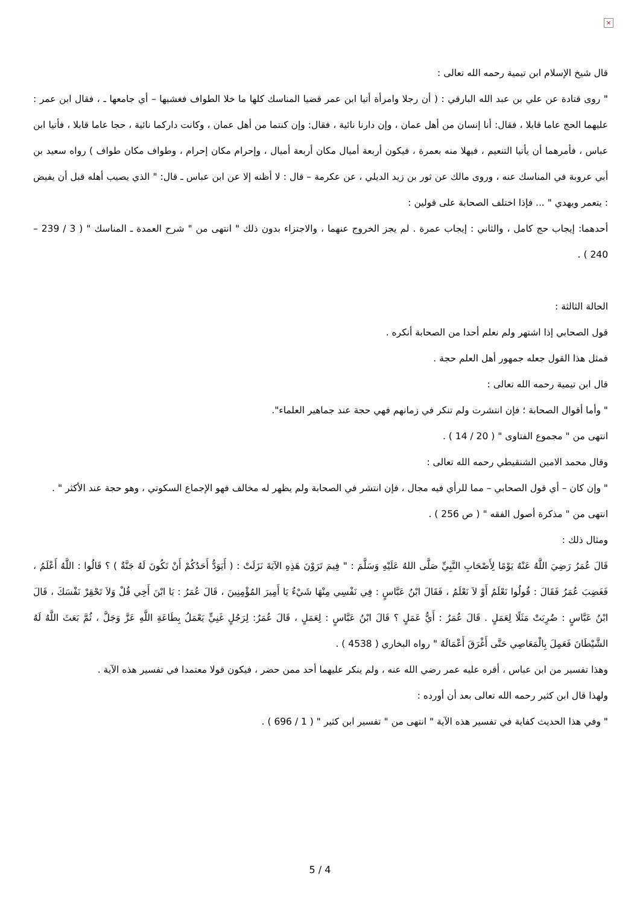×
قال شيخ الإسلام ابن تيمية رحمه الله تعالى :
" روى قتادة عن علي بن عبد الله البارقي : ( أن رجلا وامرأة أتيا ابن عمر قضيا المناسك كلها ما خلا الطواف فغشيها – أي جامعها ـ ، فقال ابن عمر : عليهما الحج عاما قابلا ، فقال: أنا إنسان من أهل عمان ، وإن دارنا نائية ، فقال: وإن كنتما من أهل عمان ، وكانت داركما نائية ، حجا عاما قابلا ، فأتيا ابن عباس ، فأمرهما أن يأتيا التنعيم ، فيهلا منه بعمرة ، فيكون أربعة أميال مكان أربعة أميال ، وإحرام مكان إحرام ، وطواف مكان طواف ) رواه سعيد بن أبي عروبة في المناسك عنه ، وروى مالك عن ثور بن زيد الديلي ، عن عكرمة – قال : لا أظنه إلا عن ابن عباس ـ قال: " الذي يصيب أهله قبل أن يفيض : يتعمر ويهدي " ... فإذا اختلف الصحابة على قولين :
أحدهما: إيجاب حج كامل ، والثاني : إيجاب عمرة . لم يجز الخروج عنهما ، والاجتزاء بدون ذلك " انتهى من " شرح العمدة ـ المناسك " ( 3 / 239 – 240 ) .
الحالة الثالثة :
قول الصحابي إذا اشتهر ولم نعلم أحدا من الصحابة أنكره .
فمثل هذا القول جعله جمهور أهل العلم حجة .
قال ابن تيمية رحمه الله تعالى :
" وأما أقوال الصحابة ؛ فإن انتشرت ولم تنكر في زمانهم فهي حجة عند جماهير العلماء".
انتهى من " مجموع الفتاوى " ( 20 / 14 ) .
وقال محمد الامين الشنقيطي رحمه الله تعالى :
" وإن كان – أي قول الصحابي – مما للرأي فيه مجال ، فإن انتشر في الصحابة ولم يظهر له مخالف فهو الإجماع السكوتي ، وهو حجة عند الأكثر " .
انتهى من " مذكرة أصول الفقه " ( ص 256 ) .
ومثال ذلك :
قَالَ عُمَرُ رَضِيَ اللَّهُ عَنْهُ يَوْمًا لِأَصْحَابِ النَّبِيِّ صَلَّى اللهُ عَلَيْهِ وَسَلَّمَ : " فِيمَ تَرَوْنَ هَذِهِ الآيَةَ نَزَلَتْ : ( أَيَوَدُّ أَحَدُكُمْ أَنْ تَكُونَ لَهُ جَنَّةٌ ) ؟ قَالُوا : اللَّهُ أَعْلَمُ ، فَغَضِبَ عُمَرُ فَقَالَ : قُولُوا نَعْلَمُ أَوْ لاَ نَعْلَمُ ، فَقَالَ ابْنُ عَبَّاسٍ : فِي نَفْسِي مِنْهَا شَيْءٌ يَا أَمِيرَ المُؤْمِنِينَ ، قَالَ عُمَرُ : يَا ابْنَ أَخِي قُلْ وَلاَ تَحْقِرْ نَفْسَكَ ، قَالَ ابْنُ عَبَّاسٍ : ضُرِبَتْ مَثَلًا لِعَمَلٍ . قَالَ عُمَرُ : أَيُّ عَمَلٍ ؟ قَالَ ابْنُ عَبَّاسٍ : لِعَمَلٍ ، قَالَ عُمَرُ: لِرَجُلٍ غَنِيٍّ يَعْمَلُ بِطَاعَةِ اللَّهِ عَزَّ وَجَلَّ ، ثُمَّ بَعَثَ اللَّهُ لَهُ الشَّيْطَانَ فَعَمِلَ بِالْمَعَاصِي حَتَّى أَغْرَقَ أَعْمَالَهُ " رواه البخاري ( 4538 ) .
وهذا تفسير من ابن عباس ، أقره عليه عمر رضي الله عنه ، ولم ينكر عليهما أحد ممن حضر ، فيكون قولا معتمدا في تفسير هذه الآية .
ولهذا قال ابن كثير رحمه الله تعالى بعد أن أورده :
" وفي هذا الحديث كفاية في تفسير هذه الآية " انتهى من " تفسير ابن كثير " ( 1 / 696 ) .
5 / 4